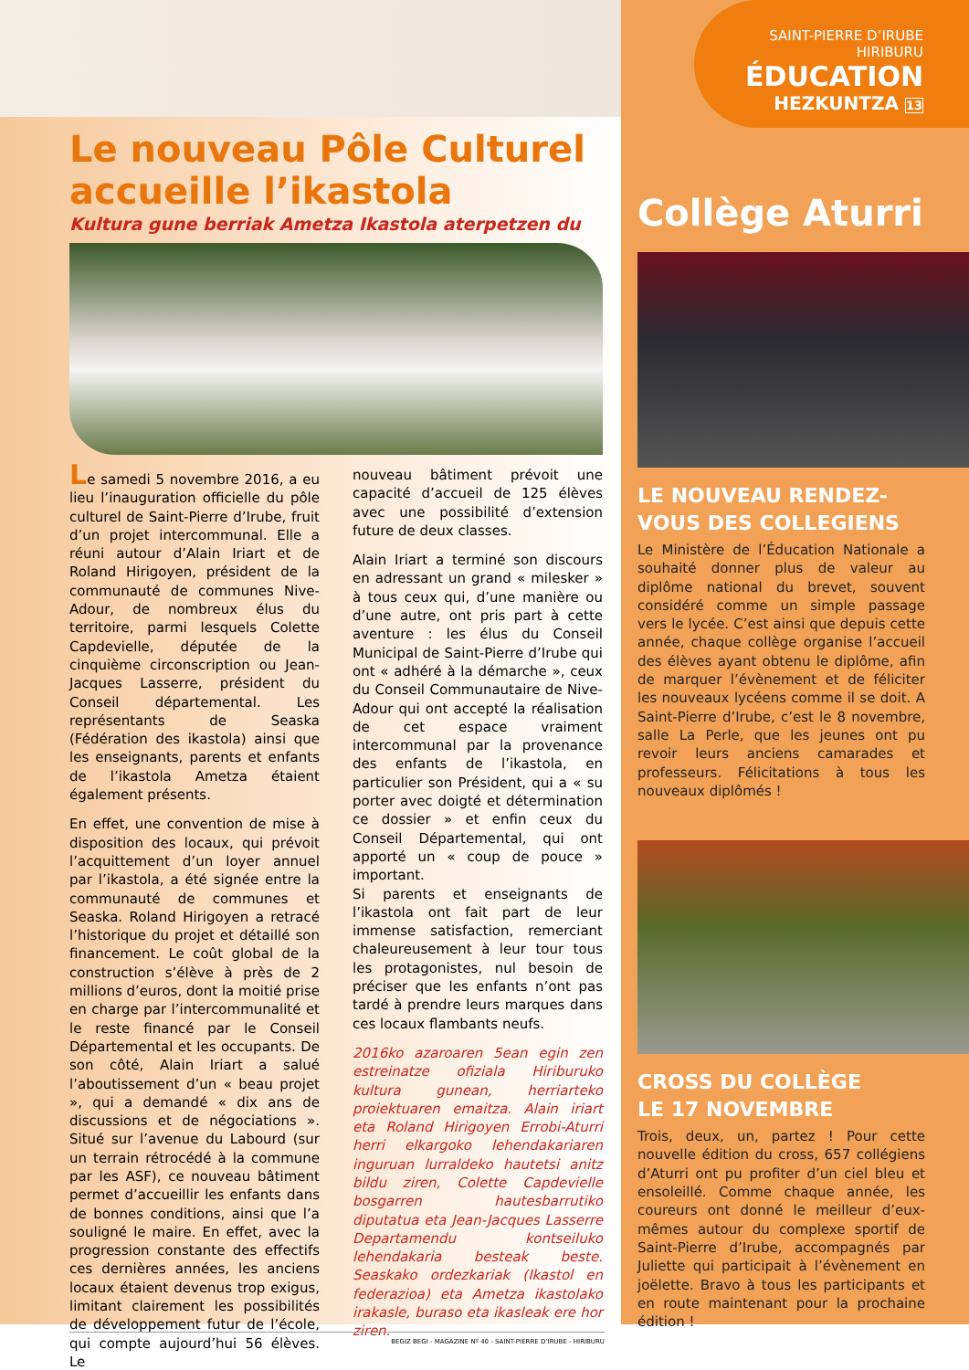Le nouveau Pôle Culturel accueille l’ikastola
Kultura gune berriak Ametza Ikastola aterpetzen du
Le samedi 5 novembre 2016, a eu lieu l’inauguration officielle du pôle culturel de Saint-Pierre d’Irube, fruit d’un projet intercommunal. Elle a réuni autour d’Alain Iriart et de Roland Hirigoyen, président de la communauté de communes Nive-Adour, de nombreux élus du territoire, parmi lesquels Colette Capdevielle, députée de la cinquième circonscription ou Jean-Jacques Lasserre, président du Conseil départemental. Les représentants de Seaska (Fédération des ikastola) ainsi que les enseignants, parents et enfants de l’ikastola Ametza étaient également présents.
En effet, une convention de mise à disposition des locaux, qui prévoit l’acquittement d’un loyer annuel par l’ikastola, a été signée entre la communauté de communes et Seaska. Roland Hirigoyen a retracé l’historique du projet et détaillé son financement. Le coût global de la construction s’élève à près de 2 millions d’euros, dont la moitié prise en charge par l’intercommunalité et le reste financé par le Conseil Départemental et les occupants. De son côté, Alain Iriart a salué l’aboutissement d’un « beau projet », qui a demandé « dix ans de discussions et de négociations ». Situé sur l’avenue du Labourd (sur un terrain rétrocédé à la commune par les ASF), ce nouveau bâtiment permet d’accueillir les enfants dans de bonnes conditions, ainsi que l’a souligné le maire. En effet, avec la progression constante des effectifs ces dernières années, les anciens locaux étaient devenus trop exigus, limitant clairement les possibilités de développement futur de l’école, qui compte aujourd’hui 56 élèves. Le
nouveau bâtiment prévoit une capacité d’accueil de 125 élèves avec une possibilité d’extension future de deux classes.
Alain Iriart a terminé son discours en adressant un grand « milesker » à tous ceux qui, d’une manière ou d’une autre, ont pris part à cette aventure : les élus du Conseil Municipal de Saint-Pierre d’Irube qui ont « adhéré à la démarche », ceux du Conseil Communautaire de Nive-Adour qui ont accepté la réalisation de cet espace vraiment intercommunal par la provenance des enfants de l’ikastola, en particulier son Président, qui a « su porter avec doigté et détermination ce dossier » et enfin ceux du Conseil Départemental, qui ont apporté un « coup de pouce » important.
Si parents et enseignants de l’ikastola ont fait part de leur immense satisfaction, remerciant chaleureusement à leur tour tous les protagonistes, nul besoin de préciser que les enfants n’ont pas tardé à prendre leurs marques dans ces locaux flambants neufs.
2016ko azaroaren 5ean egin zen estreinatze ofiziala Hiriburuko kultura gunean, herriarteko proiektuaren emaitza. Alain iriart eta Roland Hirigoyen Errobi-Aturri herri elkargoko lehendakariaren inguruan lurraldeko hautetsi anitz bildu ziren, Colette Capdevielle bosgarren hautesbarrutiko diputatua eta Jean-Jacques Lasserre Departamendu kontseiluko lehendakaria besteak beste. Seaskako ordezkariak (Ikastol en federazioa) eta Ametza ikastolako irakasle, buraso eta ikasleak ere hor ziren.
SAINT-PIERRE D’IRUBE
HIRIBURU
ÉDUCATION
HEZKUNTZA 13
Collège Aturri
LE NOUVEAU RENDEZ-VOUS DES COLLEGIENS
Le Ministère de l’Éducation Nationale a souhaité donner plus de valeur au diplôme national du brevet, souvent considéré comme un simple passage vers le lycée. C’est ainsi que depuis cette année, chaque collège organise l’accueil des élèves ayant obtenu le diplôme, afin de marquer l’évènement et de féliciter les nouveaux lycéens comme il se doit. A Saint-Pierre d’Irube, c’est le 8 novembre, salle La Perle, que les jeunes ont pu revoir leurs anciens camarades et professeurs. Félicitations à tous les nouveaux diplômés !
CROSS DU COLLÈGE
LE 17 NOVEMBRE
Trois, deux, un, partez ! Pour cette nouvelle édition du cross, 657 collégiens d’Aturri ont pu profiter d’un ciel bleu et ensoleillé. Comme chaque année, les coureurs ont donné le meilleur d’eux-mêmes autour du complexe sportif de Saint-Pierre d’Irube, accompagnés par Juliette qui participait à l’évènement en joëlette. Bravo à tous les participants et en route maintenant pour la prochaine édition !
BEGIZ BEGI - MAGAZINE Nº 40 - SAINT-PIERRE D’IRUBE - HIRIBURU